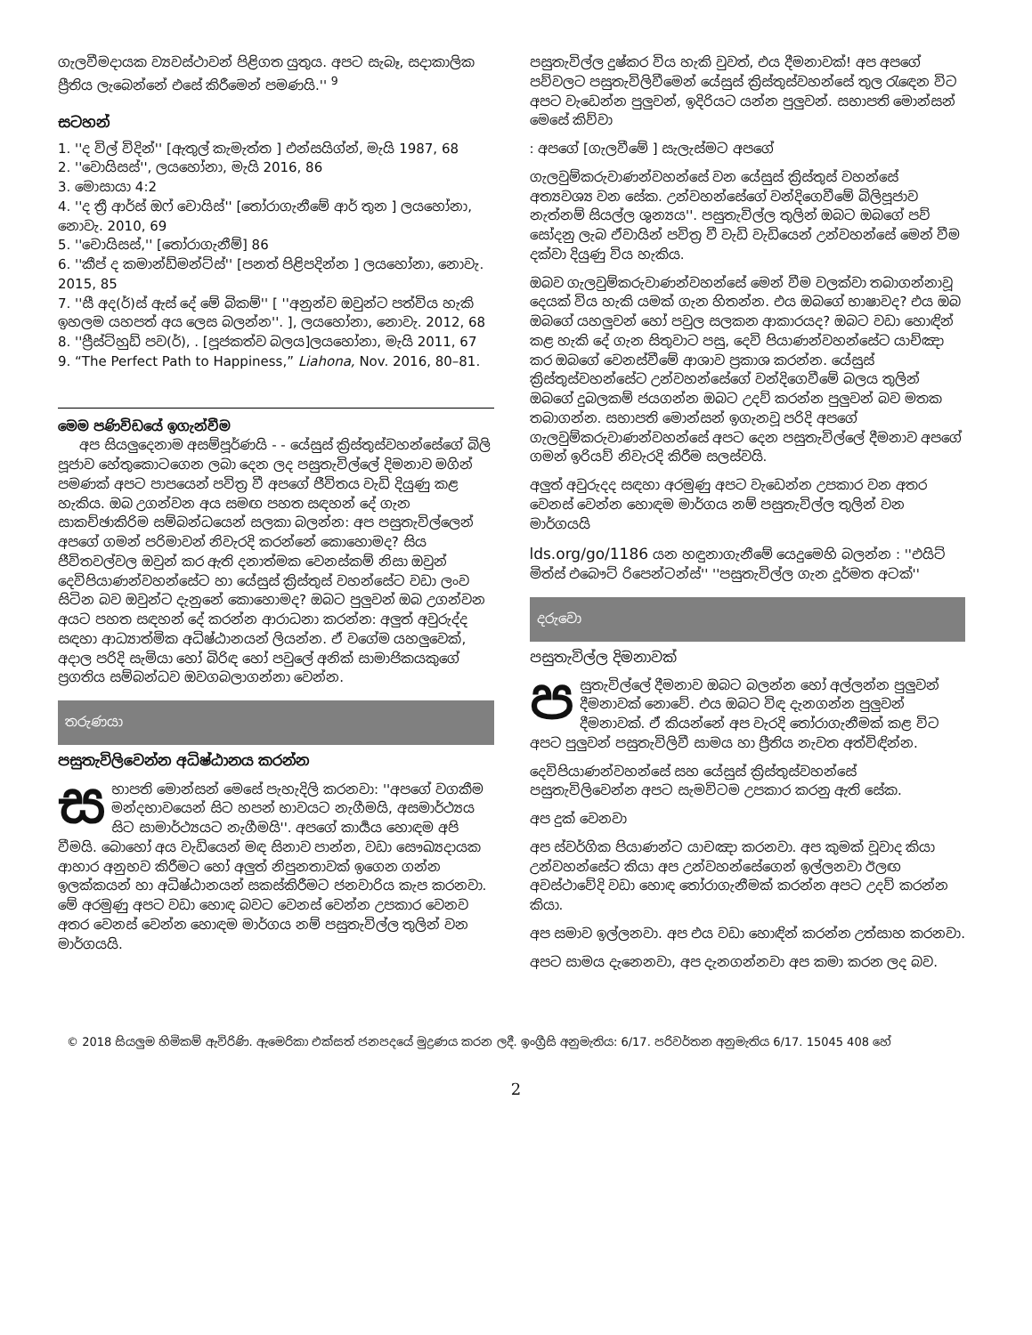ගැලවීමදායක ව්‍යවස්ථාවන් පිළිගත යුතුය. අපට සැබෑ, සදාකාලික ප්‍රීතිය ලැබෙන්නේ එසේ කිරීමෙන් පමණයි.'' <sup>9</sup>
සටහන්
1. ''ද විල් විදින්'' [ඇතුල් කැමැත්ත ] එන්සයිග්න්, මැයි 1987, 68
2. ''වොයිසස්'', ලයහෝනා, මැයි 2016, 86
3. මොසායා 4:2
4. ''ද ත්‍රී ආර්ස් ඔෆ් චොයිස්'' [තෝරාගැනීමේ ආර් තුන ] ලයහෝනා, නොවැ. 2010, 69
5. ''චොයිසස්,'' [තෝරාගැනීම්] 86
6. ''කීප් ද කමාන්ඩ්මන්ට්ස්'' [පනත් පිළිපදින්න ] ලයහෝනා, නොවැ. 2015, 85
7. ''සී අද(ර්)ස් ඇස් දේ මේ බිකම්'' [ ''අනුන්ව ඔවුන්ට පත්විය හැකි ඉහලම යහපත් අය ලෙස බලන්න''. ], ලයහෝනා, නොවැ. 2012, 68
8. ''ප්‍රීස්ට්හුඩ් පව(ර්), . [පූජකත්ව බලය]ලයහෝනා, මැයි 2011, 67
9. “The Perfect Path to Happiness,” Liahona, Nov. 2016, 80–81.
මෙම පණිවිඩයේ ඉගැන්වීම
අප සියලුදෙනාම අසම්පූර්ණයි - - යේසුස් ක්‍රිස්තුස්වහන්සේගේ බිලි පූජාව හේතුකොටගෙන ලබා දෙන ලද පසුතැවිල්ලේ දිමනාව මගින් පමණක් අපට පාපයෙන් පවිත්‍ර වී අපගේ ජීවිතය වැඩි දියුණු කළ හැකිය. ඔබ උගන්වන අය සමඟ පහත සඳහන් දේ ගැන සාකච්ඡාකිරිම සම්බන්ධයෙන් සලකා බලන්න: අප පසුතැවිල්ලෙන් අපගේ ගමන් පරිමාවන් නිවැරදි කරන්නේ කොහොමද? සිය ජීවිතවල්වල ඔවුන් කර ඇති දනාත්මක වෙනස්කම් නිසා ඔවුන් දෙවිපියාණන්වහන්සේට හා යේසුස් ක්‍රිස්තුස් වහන්සේට වඩා ලංව සිටින බව ඔවුන්ට දැනුනේ කොහොමද? ඔබට පුලුවන් ඔබ උගන්වන අයට පහත සඳහන් දේ කරන්න ආරාධනා කරන්න: අලුත් අවුරුද්ද සඳහා ආධ්‍යාත්මික අධිෂ්ඨානයන් ලියන්න. ඒ වගේම යහලුවෙක්, අදාල පරිදි සැමියා හෝ බිරිඳ හෝ පවුලේ අනික් සාමාජිකයකුගේ ප්‍රගතිය සම්බන්ධව ඔවගබලාගන්නා වෙන්න.
තරුණයා
පසුතැවිලිවෙන්න අධිෂ්ඨානය කරන්න
සභාපති මොන්සන් මෙසේ පැහැදිලි කරනවා: ''අපගේ වගකීම මන්දභාවයෙන් සිට හපන් භාවයට නැගීමයි, අසමාර්ථ්‍යය සිට සාමාර්ථ්‍යයට නැගීමයි''. අපගේ කාර්‍යය හොඳම අපි වීමයි. බොහෝ අය වැඩියෙන් මඳ සිනාව පාන්න, වඩා සෞඛ්‍යදායක ආහාර අනුභව කිරීමට හෝ අලුත් නිපුනතාවක් ඉගෙන ගන්න ඉලක්කයන් හා අධිෂ්ඨානයන් සකස්කිරීමට ජනවාරිය කැප කරනවා. මේ අරමුණු අපට වඩා හොඳ බවට වෙනස් වෙන්න උපකාර වෙනව අතර වෙනස් වෙන්න හොඳම මාර්ගය නම් පසුතැවිල්ල තුලින් වන මාර්ගයයි.
පසුතැවිල්ල දුෂ්කර විය හැකි වුවත්, එය දීමනාවක්! අප අපගේ පව්වලට පසුතැවිලිවීමෙන් යේසුස් ක්‍රිස්තුස්වහන්සේ තුල රැඳෙන විට අපට වැඩෙන්න පුලුවන්, ඉදිරියට යන්න පුලුවන්. සභාපති මොන්සන් මෙසේ කිව්වා
: අපගේ [ගැලවීමේ ] සැලැස්මට අපගේ
ගැලවුම්කරුවාණන්වහන්සේ වන යේසුස් ක්‍රිස්තුස් වහන්සේ අත්‍යවශ්‍ය වන සේක. උන්වහන්සේගේ වන්දිගෙවීමේ බිලිපූජාව නැත්නම් සියල්ල ශුන්‍යය''. පසුතැවිල්ල තුලින් ඔබට ඔබගේ පව් සෝදනු ලැබ ඒවායින් පවිත්‍ර වී වැඩි වැඩියෙන් උන්වහන්සේ මෙන් වීම දක්වා දියුණු විය හැකිය.
ඔබව ගැලවුම්කරුවාණන්වහන්සේ මෙන් වීම වලක්වා තබාගන්නාවූ දෙයක් විය හැකි යමක් ගැන හිතන්න. එය ඔබගේ භාෂාවද? එය ඔබ ඔබගේ යහලුවන් හෝ පවුල සලකන ආකාරයද? ඔබට වඩා හොඳින් කළ හැකි දේ ගැන සිතුවාට පසු, දෙවි පියාණන්වහන්සේට යාච්ඤා කර ඔබගේ වෙනස්වීමේ ආශාව ප්‍රකාශ කරන්න. යේසුස් ක්‍රිස්තුස්වහන්සේට උන්වහන්සේගේ වන්දිගෙවීමේ බලය තුලින් ඔබගේ දුබලකම් ජයගන්න ඔබට උදව් කරන්න පුලුවන් බව මතක තබාගන්න. සභාපති මොන්සන් ඉගැනවූ පරිදි අපගේ ගැලවුම්කරුවාණන්වහන්සේ අපට දෙන පසුතැවිල්ලේ දීමනාව අපගේ ගමන් ඉරියව් නිවැරදි කිරීම සලස්වයි.
අලුත් අවුරුදද සඳහා අරමුණු අපට වැඩෙන්න උපකාර වන අතර වෙනස් වෙන්න හොඳම මාර්ගය නම් පසුතැවිල්ල තුලින් වන මාර්ගයයි
lds.org/go/1186 යන හඳුනාගැනීමේ යෙදුමෙහි බලන්න : ''එයිට් මිත්ස් එබෞට් රිපෙන්ටන්ස්'' ''පසුතැවිල්ල ගැන දූර්මත අටක්''
දරුවො
පසුතැවිල්ල දිමනාවක්
පසුතැවිල්ලේ දීමනාව ඔබට බලන්න හෝ අල්ලන්න පුලුවන් දීමනාවක් නොවේ. එය ඔබට විඳ දැනගන්න පුලුවන් දීමනාවක්. ඒ කියන්නේ අප වැරදි තෝරාගැනීමක් කළ විට අපට පුලුවන් පසුතැවිලිවී සාමය හා ප්‍රීතිය නැවත අත්විඳින්න.
දෙවිපියාණන්වහන්සේ සහ යේසුස් ක්‍රිස්තුස්වහන්සේ පසුතැවිලිවෙන්න අපට සැමවිටම උපකාර කරනු ඇති සේක.
අප දුක් වෙනවා
අප ස්වර්ගික පියාණන්ට යාචඤා කරනවා. අප කුමක් වූවාද කියා උන්වහන්සේට කියා අප උන්වහන්සේගෙන් ඉල්ලනවා ඊලඟ අවස්ථාවේදි වඩා හොඳ තෝරාගැනීමක් කරන්න අපට උදව් කරන්න කියා.
අප සමාව ඉල්ලනවා. අප එය වඩා හොඳින් කරන්න උත්සාහ කරනවා.
අපට සාමය දැනෙනවා, අප දැනගන්නවා අප කමා කරන ලද බව.
© 2018 සියලුම හිමිකම් ඇවිරිණි. ඇමෙරිකා එක්සත් ජනපදයේ මුද්‍රණය කරන ලදී. ඉංග්‍රීසි අනුමැතිය: 6/17. පරිවර්තන අනුමැතිය 6/17. 15045 408 හේ
2